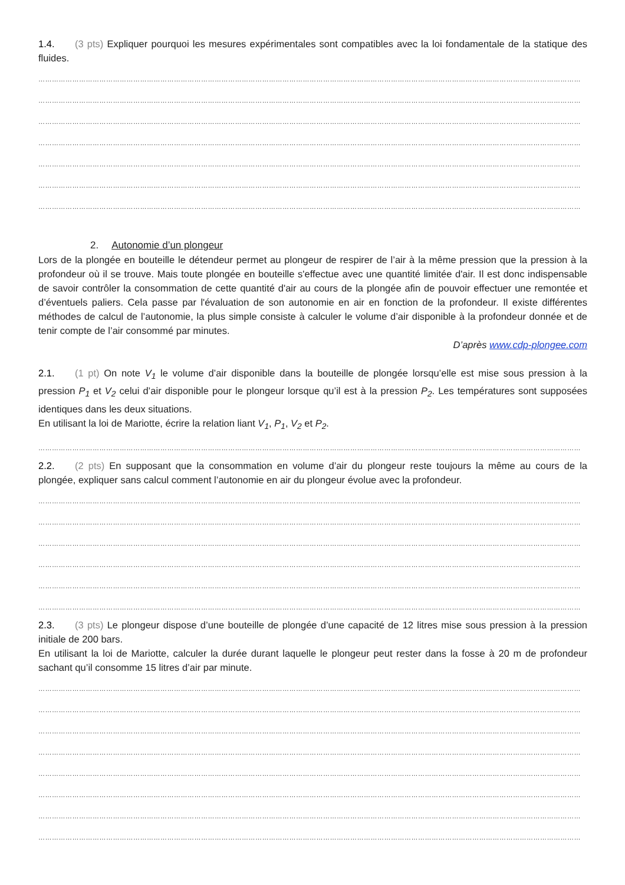1.4. (3 pts) Expliquer pourquoi les mesures expérimentales sont compatibles avec la loi fondamentale de la statique des fluides.
……………………………………………………………………………………………………………………………………………………………………………………………………………………
……………………………………………………………………………………………………………………………………………………………………………………………………………………
……………………………………………………………………………………………………………………………………………………………………………………………………………………
……………………………………………………………………………………………………………………………………………………………………………………………………………………
……………………………………………………………………………………………………………………………………………………………………………………………………………………
……………………………………………………………………………………………………………………………………………………………………………………………………………………
……………………………………………………………………………………………………………………………………………………………………………………………………………………
2. Autonomie d’un plongeur
Lors de la plongée en bouteille le détendeur permet au plongeur de respirer de l’air à la même pression que la pression à la profondeur où il se trouve. Mais toute plongée en bouteille s'effectue avec une quantité limitée d'air. Il est donc indispensable de savoir contrôler la consommation de cette quantité d'air au cours de la plongée afin de pouvoir effectuer une remontée et d’éventuels paliers. Cela passe par l'évaluation de son autonomie en air en fonction de la profondeur. Il existe différentes méthodes de calcul de l’autonomie, la plus simple consiste à calculer le volume d’air disponible à la profondeur donnée et de tenir compte de l’air consommé par minutes.
D’après www.cdp-plongee.com
2.1. (1 pt) On note V<sub>1</sub> le volume d’air disponible dans la bouteille de plongée lorsqu’elle est mise sous pression à la pression P<sub>1</sub> et V<sub>2</sub> celui d’air disponible pour le plongeur lorsque qu’il est à la pression P<sub>2</sub>. Les températures sont supposées identiques dans les deux situations.
En utilisant la loi de Mariotte, écrire la relation liant V<sub>1</sub>, P<sub>1</sub>, V<sub>2</sub> et P<sub>2</sub>.
……………………………………………………………………………………………………………………………………………………………………………………………………………………
2.2. (2 pts) En supposant que la consommation en volume d’air du plongeur reste toujours la même au cours de la plongée, expliquer sans calcul comment l’autonomie en air du plongeur évolue avec la profondeur.
……………………………………………………………………………………………………………………………………………………………………………………………………………………
……………………………………………………………………………………………………………………………………………………………………………………………………………………
……………………………………………………………………………………………………………………………………………………………………………………………………………………
……………………………………………………………………………………………………………………………………………………………………………………………………………………
……………………………………………………………………………………………………………………………………………………………………………………………………………………
……………………………………………………………………………………………………………………………………………………………………………………………………………………
2.3. (3 pts) Le plongeur dispose d’une bouteille de plongée d’une capacité de 12 litres mise sous pression à la pression initiale de 200 bars.
En utilisant la loi de Mariotte, calculer la durée durant laquelle le plongeur peut rester dans la fosse à 20 m de profondeur sachant qu’il consomme 15 litres d’air par minute.
……………………………………………………………………………………………………………………………………………………………………………………………………………………
……………………………………………………………………………………………………………………………………………………………………………………………………………………
……………………………………………………………………………………………………………………………………………………………………………………………………………………
……………………………………………………………………………………………………………………………………………………………………………………………………………………
……………………………………………………………………………………………………………………………………………………………………………………………………………………
……………………………………………………………………………………………………………………………………………………………………………………………………………………
……………………………………………………………………………………………………………………………………………………………………………………………………………………
……………………………………………………………………………………………………………………………………………………………………………………………………………………